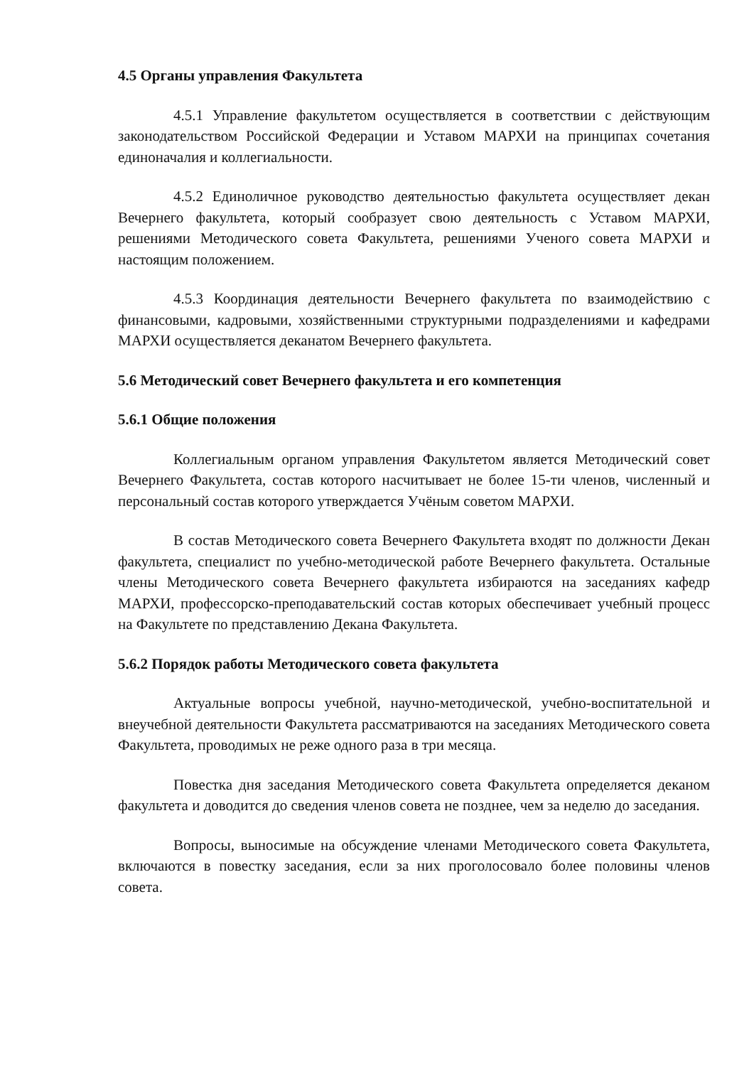4.5 Органы управления Факультета
4.5.1 Управление факультетом осуществляется в соответствии с действующим законодательством Российской Федерации и Уставом МАРХИ на принципах сочетания единоначалия и коллегиальности.
4.5.2 Единоличное руководство деятельностью факультета осуществляет декан Вечернего факультета, который сообразует свою деятельность с Уставом МАРХИ, решениями Методического совета Факультета, решениями Ученого совета МАРХИ и настоящим положением.
4.5.3 Координация деятельности Вечернего факультета по взаимодействию с финансовыми, кадровыми, хозяйственными структурными подразделениями и кафедрами МАРХИ осуществляется деканатом Вечернего факультета.
5.6 Методический совет Вечернего факультета и его компетенция
5.6.1 Общие положения
Коллегиальным органом управления Факультетом является Методический совет Вечернего Факультета, состав которого насчитывает не более 15-ти членов, численный и персональный состав которого утверждается Учёным советом МАРХИ.
В состав Методического совета Вечернего Факультета входят по должности Декан факультета, специалист по учебно-методической работе Вечернего факультета. Остальные члены Методического совета Вечернего факультета избираются на заседаниях кафедр МАРХИ, профессорско-преподавательский состав которых обеспечивает учебный процесс на Факультете по представлению Декана Факультета.
5.6.2 Порядок работы Методического совета факультета
Актуальные вопросы учебной, научно-методической, учебно-воспитательной и внеучебной деятельности Факультета рассматриваются на заседаниях Методического совета Факультета, проводимых не реже одного раза в три месяца.
Повестка дня заседания Методического совета Факультета определяется деканом факультета и доводится до сведения членов совета не позднее, чем за неделю до заседания.
Вопросы, выносимые на обсуждение членами Методического совета Факультета, включаются в повестку заседания, если за них проголосовало более половины членов совета.